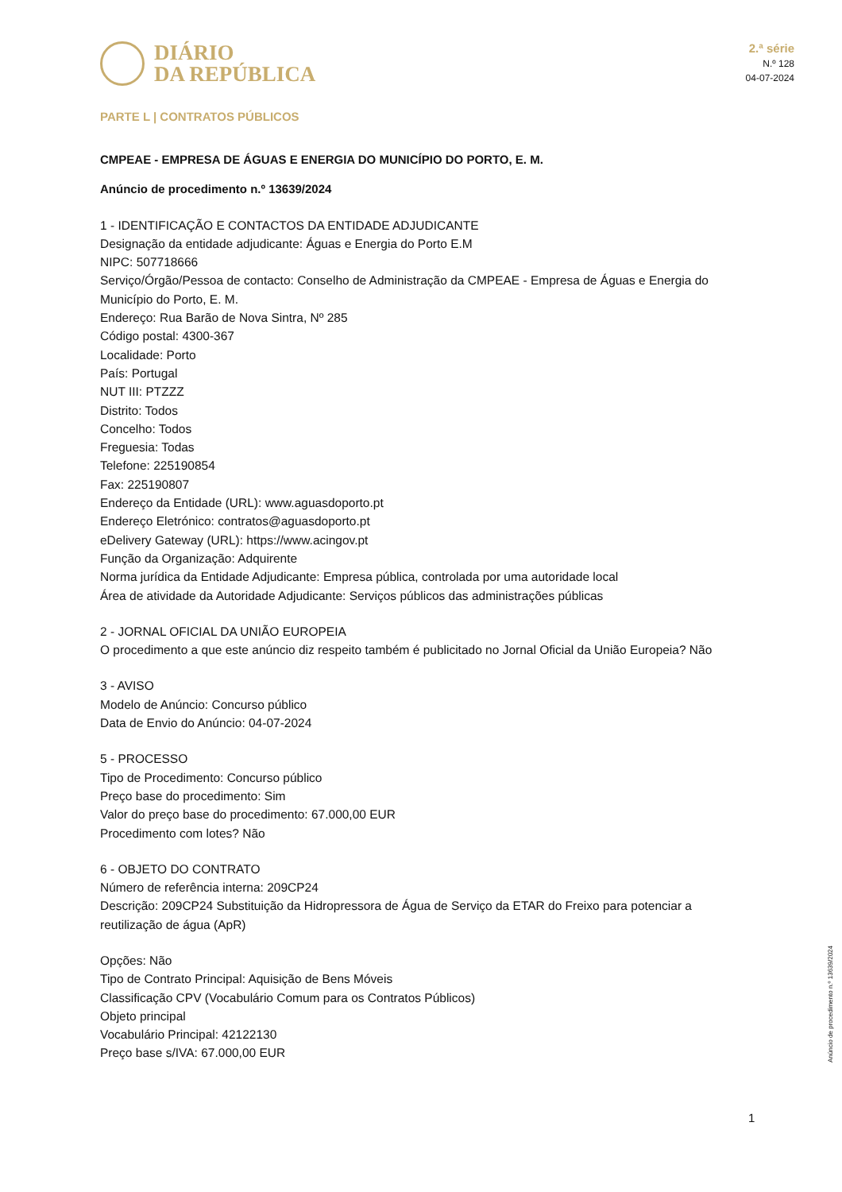DIÁRIO
DA REPÚBLICA
2.ª série
N.º 128
04-07-2024
PARTE L | CONTRATOS PÚBLICOS
CMPEAE - EMPRESA DE ÁGUAS E ENERGIA DO MUNICÍPIO DO PORTO, E. M.
Anúncio de procedimento n.º 13639/2024
1 - IDENTIFICAÇÃO E CONTACTOS DA ENTIDADE ADJUDICANTE
Designação da entidade adjudicante: Águas e Energia do Porto E.M
NIPC: 507718666
Serviço/Órgão/Pessoa de contacto: Conselho de Administração da CMPEAE - Empresa de Águas e Energia do Município do Porto, E. M.
Endereço: Rua Barão de Nova Sintra, Nº 285
Código postal: 4300-367
Localidade: Porto
País: Portugal
NUT III: PTZZZ
Distrito: Todos
Concelho: Todos
Freguesia: Todas
Telefone: 225190854
Fax: 225190807
Endereço da Entidade (URL): www.aguasdoporto.pt
Endereço Eletrónico: contratos@aguasdoporto.pt
eDelivery Gateway (URL): https://www.acingov.pt
Função da Organização: Adquirente
Norma jurídica da Entidade Adjudicante: Empresa pública, controlada por uma autoridade local
Área de atividade da Autoridade Adjudicante: Serviços públicos das administrações públicas
2 - JORNAL OFICIAL DA UNIÃO EUROPEIA
O procedimento a que este anúncio diz respeito também é publicitado no Jornal Oficial da União Europeia? Não
3 - AVISO
Modelo de Anúncio: Concurso público
Data de Envio do Anúncio: 04-07-2024
5 - PROCESSO
Tipo de Procedimento: Concurso público
Preço base do procedimento: Sim
Valor do preço base do procedimento: 67.000,00 EUR
Procedimento com lotes? Não
6 - OBJETO DO CONTRATO
Número de referência interna: 209CP24
Descrição: 209CP24 Substituição da Hidropressora de Água de Serviço da ETAR do Freixo para potenciar a reutilização de água (ApR)
Opções: Não
Tipo de Contrato Principal: Aquisição de Bens Móveis
Classificação CPV (Vocabulário Comum para os Contratos Públicos)
Objeto principal
Vocabulário Principal: 42122130
Preço base s/IVA: 67.000,00 EUR
Anúncio de procedimento n.º 13639/2024
1